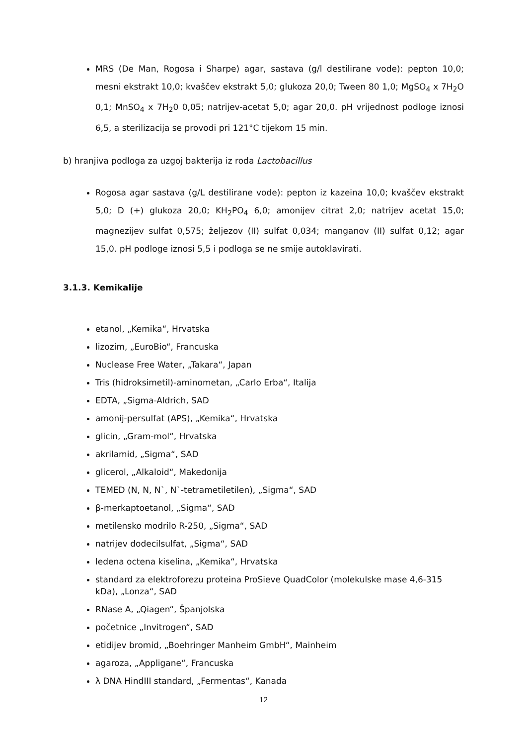MRS (De Man, Rogosa i Sharpe) agar, sastava (g/l destilirane vode): pepton 10,0; mesni ekstrakt 10,0; kvaščev ekstrakt 5,0; glukoza 20,0; Tween 80 1,0; MgSO<sub>4</sub> x 7H<sub>2</sub>O 0,1; MnSO<sub>4</sub> x 7H<sub>2</sub>0 0,05; natrijev-acetat 5,0; agar 20,0. pH vrijednost podloge iznosi 6,5, a sterilizacija se provodi pri 121°C tijekom 15 min.
b) hranjiva podloga za uzgoj bakterija iz roda Lactobacillus
Rogosa agar sastava (g/L destilirane vode): pepton iz kazeina 10,0; kvaščev ekstrakt 5,0; D (+) glukoza 20,0; KH<sub>2</sub>PO<sub>4</sub> 6,0; amonijev citrat 2,0; natrijev acetat 15,0; magnezijev sulfat 0,575; željezov (II) sulfat 0,034; manganov (II) sulfat 0,12; agar 15,0. pH podloge iznosi 5,5 i podloga se ne smije autoklavirati.
3.1.3. Kemikalije
etanol, „Kemika“, Hrvatska
lizozim, „EuroBio“, Francuska
Nuclease Free Water, „Takara“, Japan
Tris (hidroksimetil)-aminometan, „Carlo Erba“, Italija
EDTA, „Sigma-Aldrich, SAD
amonij-persulfat (APS), „Kemika“, Hrvatska
glicin, „Gram-mol“, Hrvatska
akrilamid, „Sigma“, SAD
glicerol, „Alkaloid“, Makedonija
TEMED (N, N, N`, N`-tetrametiletilen), „Sigma“, SAD
β-merkaptoetanol, „Sigma“, SAD
metilensko modrilo R-250, „Sigma“, SAD
natrijev dodecilsulfat, „Sigma“, SAD
ledena octena kiselina, „Kemika“, Hrvatska
standard za elektroforezu proteina ProSieve QuadColor (molekulske mase 4,6-315 kDa), „Lonza“, SAD
RNase A, „Qiagen“, Španjolska
početnice „Invitrogen“, SAD
etidijev bromid, „Boehringer Manheim GmbH“, Mainheim
agaroza, „Appligane“, Francuska
λ DNA HindIII standard, „Fermentas“, Kanada
12